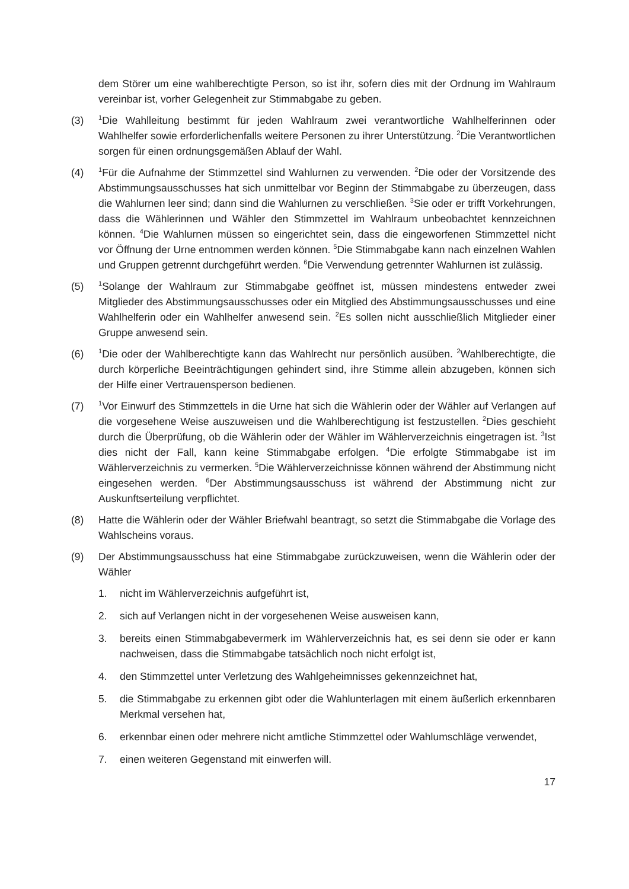dem Störer um eine wahlberechtigte Person, so ist ihr, sofern dies mit der Ordnung im Wahlraum vereinbar ist, vorher Gelegenheit zur Stimmabgabe zu geben.
(3)
<sup>1</sup> Die Wahlleitung bestimmt für jeden Wahlraum zwei verantwortliche Wahlhelferinnen oder Wahlhelfer sowie erforderlichenfalls weitere Personen zu ihrer Unterstützung. <sup>2</sup>Die Verantwortlichen sorgen für einen ordnungsgemäßen Ablauf der Wahl.
(4)
<sup>1</sup> Für die Aufnahme der Stimmzettel sind Wahlurnen zu verwenden. <sup>2</sup>Die oder der Vorsitzende des Abstimmungsausschusses hat sich unmittelbar vor Beginn der Stimmabgabe zu überzeugen, dass die Wahlurnen leer sind; dann sind die Wahlurnen zu verschließen. <sup>3</sup>Sie oder er trifft Vorkehrungen, dass die Wählerinnen und Wähler den Stimmzettel im Wahlraum unbeobachtet kennzeichnen können. <sup>4</sup>Die Wahlurnen müssen so eingerichtet sein, dass die eingeworfenen Stimmzettel nicht vor Öffnung der Urne entnommen werden können. <sup>5</sup>Die Stimmabgabe kann nach einzelnen Wahlen und Gruppen getrennt durchgeführt werden. <sup>6</sup>Die Verwendung getrennter Wahlurnen ist zulässig.
(5)
<sup>1</sup> Solange der Wahlraum zur Stimmabgabe geöffnet ist, müssen mindestens entweder zwei Mitglieder des Abstimmungsausschusses oder ein Mitglied des Abstimmungsausschusses und eine Wahlhelferin oder ein Wahlhelfer anwesend sein. <sup>2</sup>Es sollen nicht ausschließlich Mitglieder einer Gruppe anwesend sein.
(6)
<sup>1</sup> Die oder der Wahlberechtigte kann das Wahlrecht nur persönlich ausüben. <sup>2</sup>Wahlberechtigte, die durch körperliche Beeinträchtigungen gehindert sind, ihre Stimme allein abzugeben, können sich der Hilfe einer Vertrauensperson bedienen.
(7)
<sup>1</sup> Vor Einwurf des Stimmzettels in die Urne hat sich die Wählerin oder der Wähler auf Verlangen auf die vorgesehene Weise auszuweisen und die Wahlberechtigung ist festzustellen. <sup>2</sup>Dies geschieht durch die Überprüfung, ob die Wählerin oder der Wähler im Wählerverzeichnis eingetragen ist. <sup>3</sup>Ist dies nicht der Fall, kann keine Stimmabgabe erfolgen. <sup>4</sup>Die erfolgte Stimmabgabe ist im Wählerverzeichnis zu vermerken. <sup>5</sup>Die Wählerverzeichnisse können während der Abstimmung nicht eingesehen werden. <sup>6</sup>Der Abstimmungsausschuss ist während der Abstimmung nicht zur Auskunftserteilung verpflichtet.
(8) Hatte die Wählerin oder der Wähler Briefwahl beantragt, so setzt die Stimmabgabe die Vorlage des Wahlscheins voraus.
(9) Der Abstimmungsausschuss hat eine Stimmabgabe zurückzuweisen, wenn die Wählerin oder der Wähler
1. nicht im Wählerverzeichnis aufgeführt ist,
2. sich auf Verlangen nicht in der vorgesehenen Weise ausweisen kann,
3. bereits einen Stimmabgabevermerk im Wählerverzeichnis hat, es sei denn sie oder er kann nachweisen, dass die Stimmabgabe tatsächlich noch nicht erfolgt ist,
4. den Stimmzettel unter Verletzung des Wahlgeheimnisses gekennzeichnet hat,
5. die Stimmabgabe zu erkennen gibt oder die Wahlunterlagen mit einem äußerlich erkennbaren Merkmal versehen hat,
6. erkennbar einen oder mehrere nicht amtliche Stimmzettel oder Wahlumschläge verwendet,
7. einen weiteren Gegenstand mit einwerfen will.
17